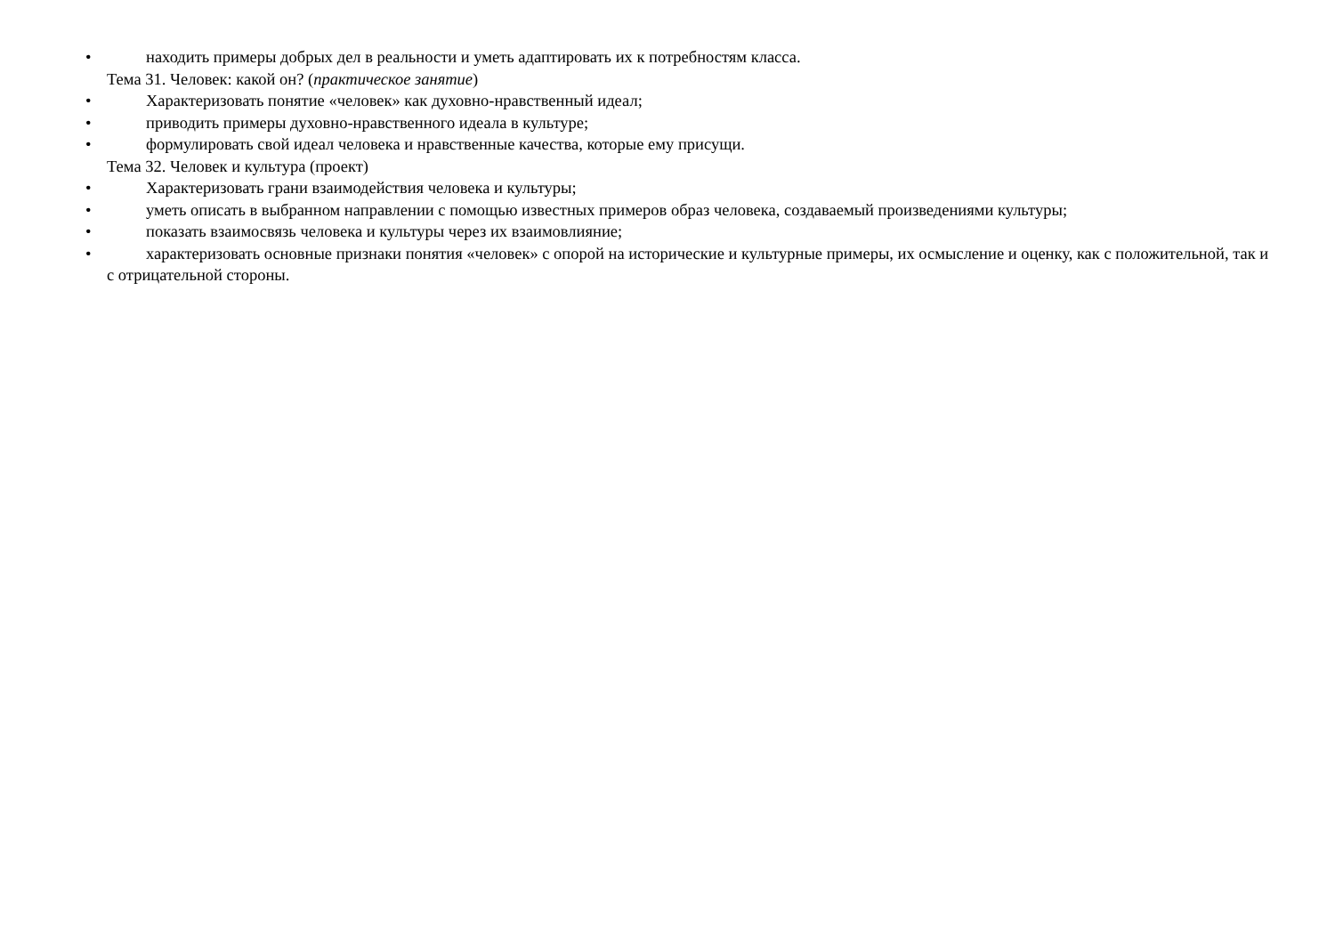• находить примеры добрых дел в реальности и уметь адаптировать их к потребностям класса.
Тема 31. Человек: какой он? (практическое занятие)
• Характеризовать понятие «человек» как духовно-нравственный идеал;
• приводить примеры духовно-нравственного идеала в культуре;
• формулировать свой идеал человека и нравственные качества, которые ему присущи.
Тема 32. Человек и культура (проект)
• Характеризовать грани взаимодействия человека и культуры;
• уметь описать в выбранном направлении с помощью известных примеров образ человека, создаваемый произведениями культуры;
• показать взаимосвязь человека и культуры через их взаимовлияние;
• характеризовать основные признаки понятия «человек» с опорой на исторические и культурные примеры, их осмысление и оценку, как с положительной, так и с отрицательной стороны.